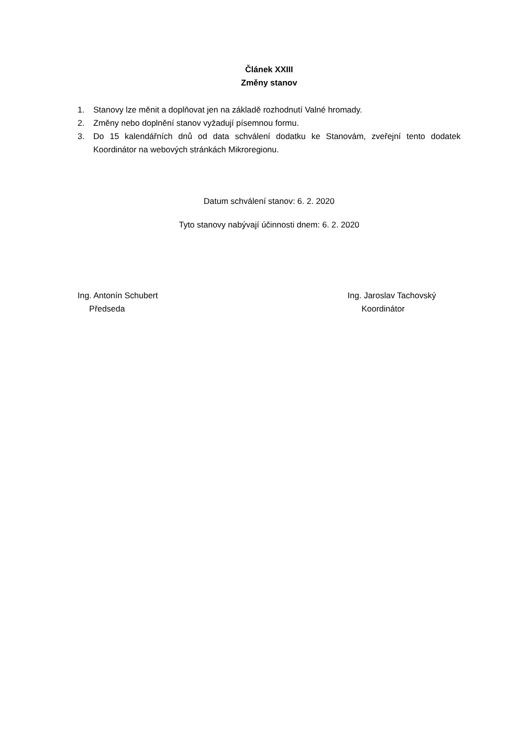Článek XXIII
Změny stanov
1. Stanovy lze měnit a doplňovat jen na základě rozhodnutí Valné hromady.
2. Změny nebo doplnění stanov vyžadují písemnou formu.
3. Do 15 kalendářních dnů od data schválení dodatku ke Stanovám, zveřejní tento dodatek Koordinátor na webových stránkách Mikroregionu.
Datum schválení stanov: 6. 2. 2020
Tyto stanovy nabývají účinnosti dnem: 6. 2. 2020
Ing. Antonín Schubert
Předseda
Ing. Jaroslav Tachovský
Koordinátor